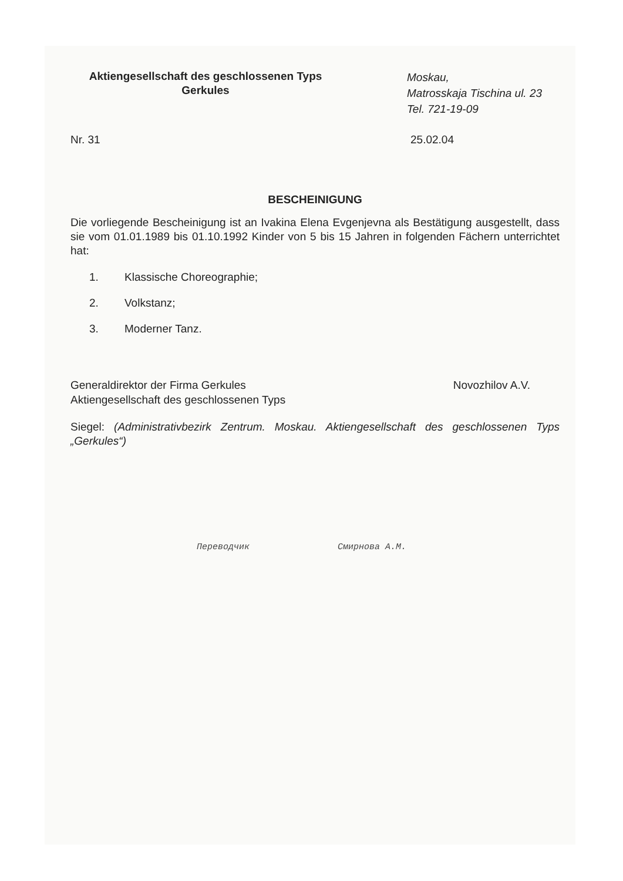Aktiengesellschaft des geschlossenen Typs
Gerkules
Moskau,
Matrosskaja Tischina ul. 23
Tel. 721-19-09
Nr. 31 25.02.04
BESCHEINIGUNG
Die vorliegende Bescheinigung ist an Ivakina Elena Evgenjevna als Bestätigung ausgestellt, dass sie vom 01.01.1989 bis 01.10.1992 Kinder von 5 bis 15 Jahren in folgenden Fächern unterrichtet hat:
1. Klassische Choreographie;
2. Volkstanz;
3. Moderner Tanz.
Generaldirektor der Firma Gerkules
Aktiengesellschaft des geschlossenen Typs
Novozhilov A.V.
Siegel: (Administrativbezirk Zentrum. Moskau. Aktiengesellschaft des geschlossenen Typs „Gerkules“)
Переводчик Смирнова А.М.